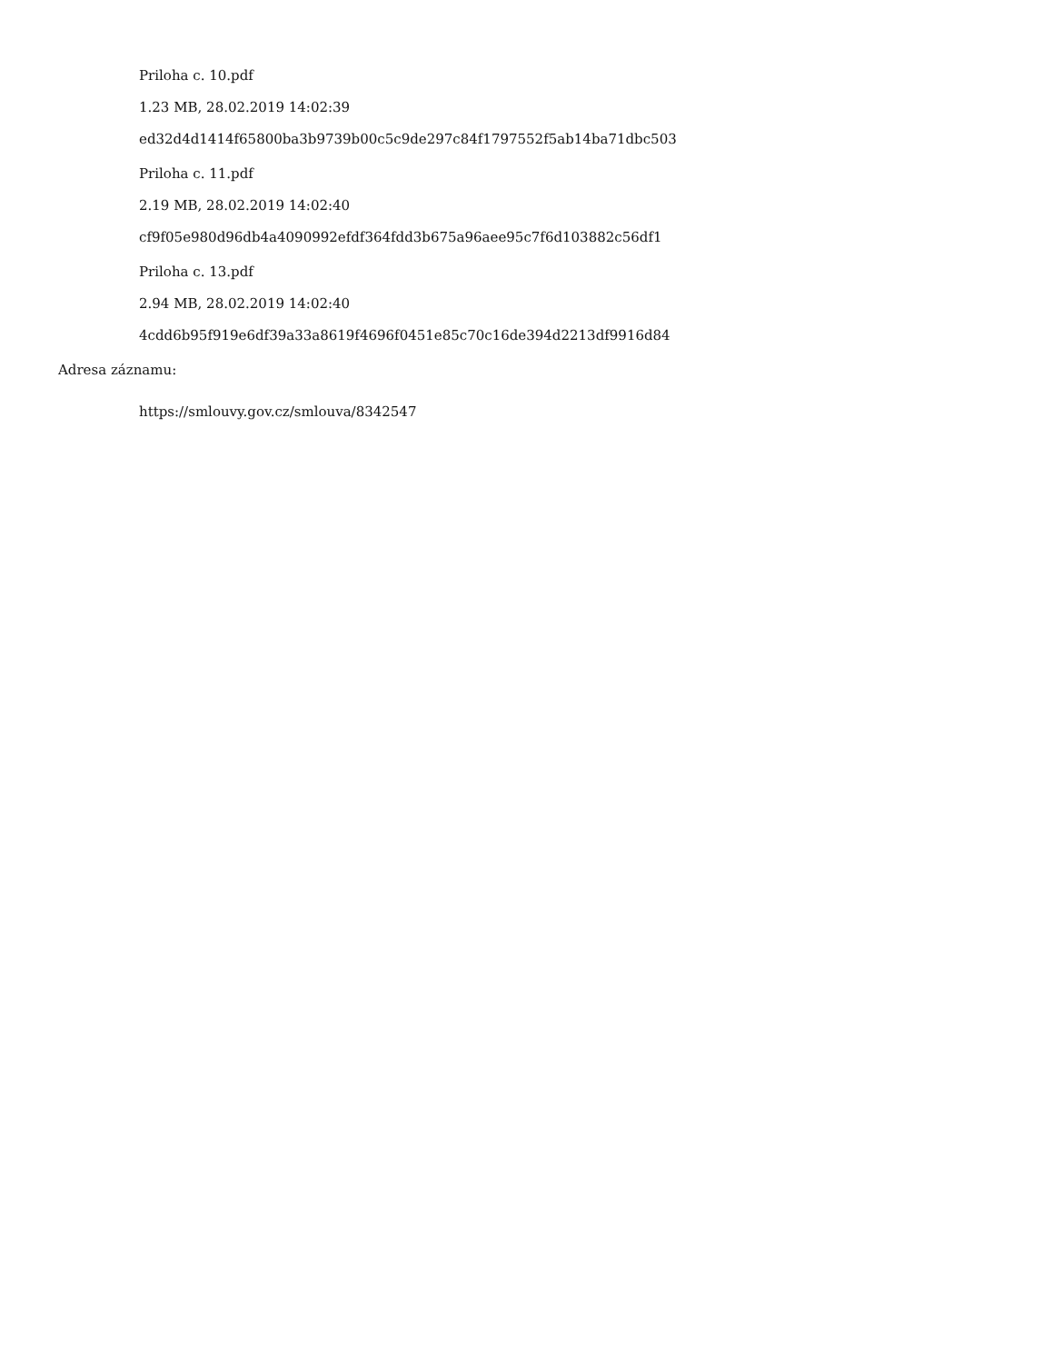Priloha c. 10.pdf
1.23 MB, 28.02.2019 14:02:39
ed32d4d1414f65800ba3b9739b00c5c9de297c84f1797552f5ab14ba71dbc503
Priloha c. 11.pdf
2.19 MB, 28.02.2019 14:02:40
cf9f05e980d96db4a4090992efdf364fdd3b675a96aee95c7f6d103882c56df1
Priloha c. 13.pdf
2.94 MB, 28.02.2019 14:02:40
4cdd6b95f919e6df39a33a8619f4696f0451e85c70c16de394d2213df9916d84
Adresa záznamu:
https://smlouvy.gov.cz/smlouva/8342547